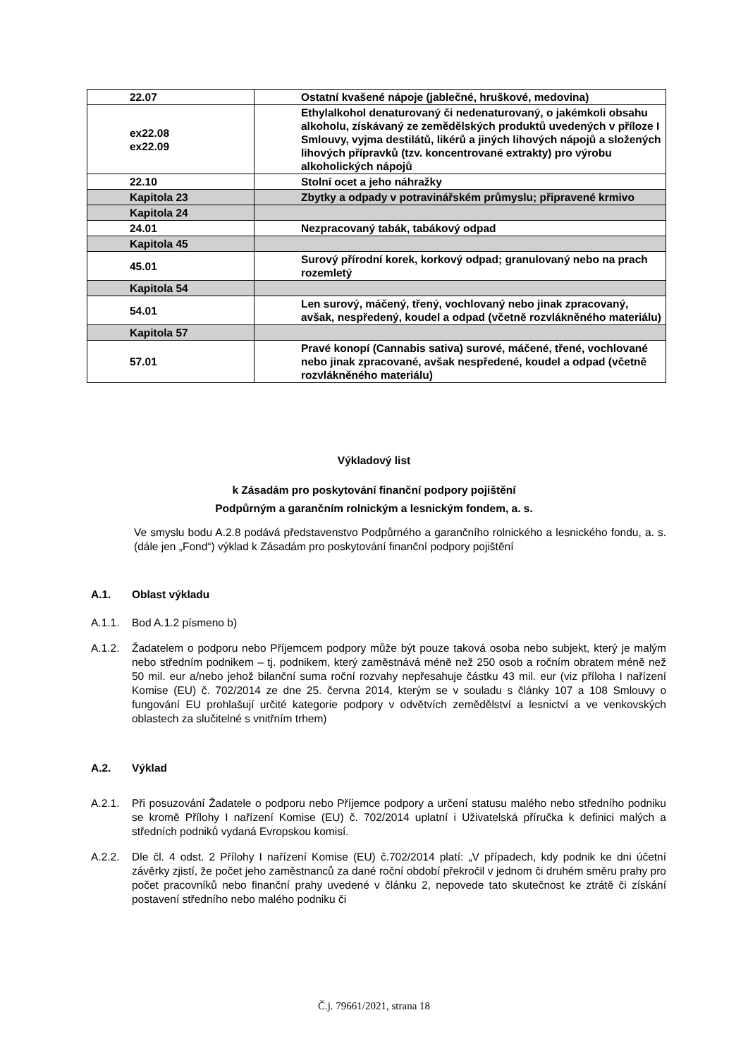| 22.07 | Ostatní kvašené nápoje (jablečné, hruškové, medovina) |
| ex22.08 ex22.09 | Ethylalkohol denaturovaný či nedenaturovaný, o jakémkoli obsahu alkoholu, získávaný ze zemědělských produktů uvedených v příloze I Smlouvy, vyjma destilátů, likérů a jiných lihových nápojů a složených lihových přípravků (tzv. koncentrované extrakty) pro výrobu alkoholických nápojů |
| 22.10 | Stolní ocet a jeho náhražky |
| Kapitola 23 | Zbytky a odpady v potravinářském průmyslu; připravené krmivo |
| Kapitola 24 | |
| 24.01 | Nezpracovaný tabák, tabákový odpad |
| Kapitola 45 | |
| 45.01 | Surový přírodní korek, korkový odpad; granulovaný nebo na prach rozemletý |
| Kapitola 54 | |
| 54.01 | Len surový, máčený, třený, vochlovaný nebo jinak zpracovaný, avšak, nespředený, koudel a odpad (včetně rozvlákněného materiálu) |
| Kapitola 57 | |
| 57.01 | Pravé konopí (Cannabis sativa) surové, máčené, třené, vochlované nebo jinak zpracované, avšak nespředené, koudel a odpad (včetně rozvlákněného materiálu) |
Výkladový list
k Zásadám pro poskytování finanční podpory pojištění
Podpůrným a garančním rolnickým a lesnickým fondem, a. s.
Ve smyslu bodu A.2.8 podává představenstvo Podpůrného a garančního rolnického a lesnického fondu, a. s. (dále jen „Fond“) výklad k Zásadám pro poskytování finanční podpory pojištění
A.1. Oblast výkladu
A.1.1. Bod A.1.2 písmeno b)
A.1.2. Žadatelem o podporu nebo Příjemcem podpory může být pouze taková osoba nebo subjekt, který je malým nebo středním podnikem – tj. podnikem, který zaměstnává méně než 250 osob a ročním obratem méně než 50 mil. eur a/nebo jehož bilanční suma roční rozvahy nepřesahuje částku 43 mil. eur (viz příloha I nařízení Komise (EU) č. 702/2014 ze dne 25. června 2014, kterým se v souladu s články 107 a 108 Smlouvy o fungování EU prohlašují určité kategorie podpory v odvětvích zemědělství a lesnictví a ve venkovských oblastech za slučitelné s vnitřním trhem)
A.2. Výklad
A.2.1. Při posuzování Žadatele o podporu nebo Příjemce podpory a určení statusu malého nebo středního podniku se kromě Přílohy I nařízení Komise (EU) č. 702/2014 uplatní i Uživatelská příručka k definici malých a středních podniků vydaná Evropskou komisí.
A.2.2. Dle čl. 4 odst. 2 Přílohy I nařízení Komise (EU) č.702/2014 platí: „V případech, kdy podnik ke dni účetní závěrky zjistí, že počet jeho zaměstnanců za dané roční období překročil v jednom či druhém směru prahy pro počet pracovníků nebo finanční prahy uvedené v článku 2, nepovede tato skutečnost ke ztrátě či získání postavení středního nebo malého podniku či
Č.j. 79661/2021, strana 18